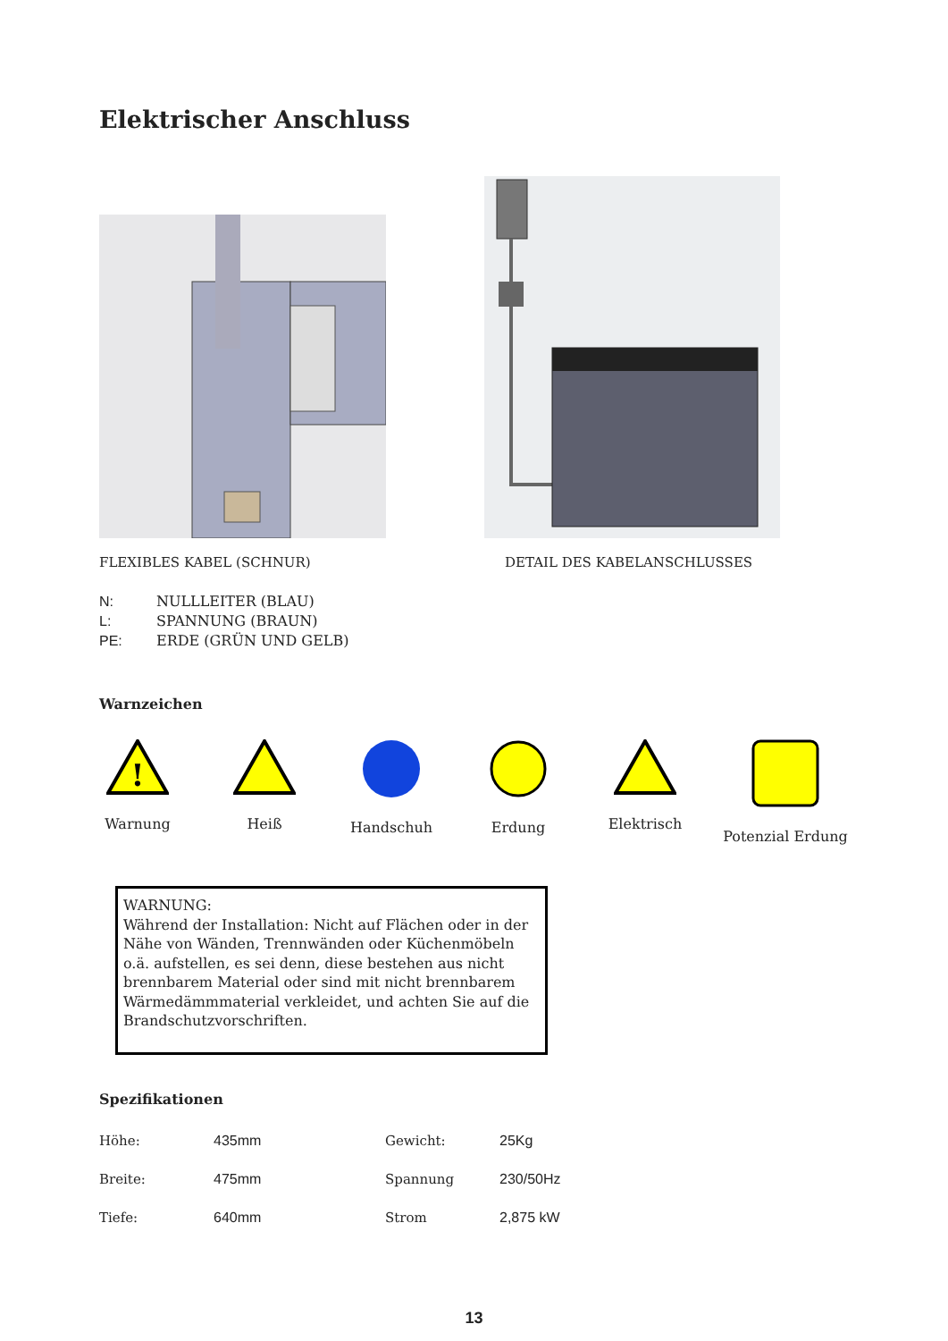Elektrischer Anschluss
FLEXIBLES KABEL (SCHNUR) DETAIL DES KABELANSCHLUSSES
N: NULLLEITER (BLAU)
L: SPANNUNG (BRAUN)
PE: ERDE (GRÜN UND GELB)
Warnzeichen
!
Warnung
Heiß
Handschuh
Erdung
Elektrisch
Potenzial Erdung
WARNUNG:
Während der Installation: Nicht auf Flächen oder in der Nähe von Wänden, Trennwänden oder Küchenmöbeln o.ä. aufstellen, es sei denn, diese bestehen aus nicht brennbarem Material oder sind mit nicht brennbarem Wärmedämmmaterial verkleidet, und achten Sie auf die Brandschutzvorschriften.
Spezifikationen
| Höhe: | 435mm | Gewicht: | 25Kg |
| Breite: | 475mm | Spannung | 230/50Hz |
| Tiefe: | 640mm | Strom | 2,875 kW |
13